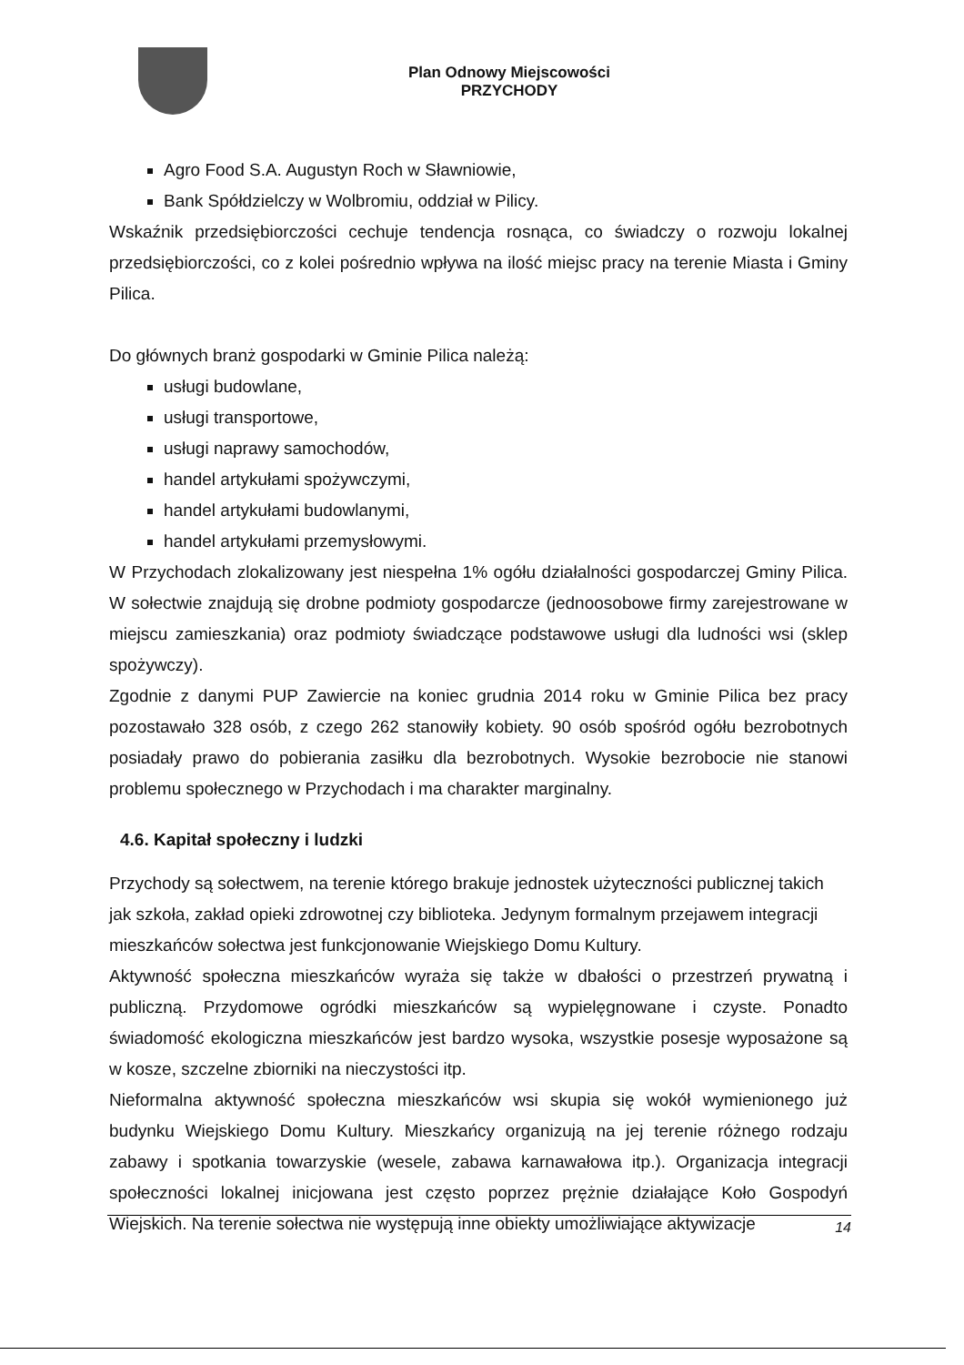Plan Odnowy Miejscowości
PRZYCHODY
Agro Food S.A. Augustyn Roch w Sławniowie,
Bank Spółdzielczy w Wolbromiu, oddział w Pilicy.
Wskaźnik przedsiębiorczości cechuje tendencja rosnąca, co świadczy o rozwoju lokalnej przedsiębiorczości, co z kolei pośrednio wpływa na ilość miejsc pracy na terenie Miasta i Gminy Pilica.
Do głównych branż gospodarki w Gminie Pilica należą:
usługi budowlane,
usługi transportowe,
usługi naprawy samochodów,
handel artykułami spożywczymi,
handel artykułami budowlanymi,
handel artykułami przemysłowymi.
W Przychodach zlokalizowany jest niespełna 1% ogółu działalności gospodarczej Gminy Pilica. W sołectwie znajdują się drobne podmioty gospodarcze (jednoosobowe firmy zarejestrowane w miejscu zamieszkania) oraz podmioty świadczące podstawowe usługi dla ludności wsi (sklep spożywczy).
Zgodnie z danymi PUP Zawiercie na koniec grudnia 2014 roku w Gminie Pilica bez pracy pozostawało 328 osób, z czego 262 stanowiły kobiety. 90 osób spośród ogółu bezrobotnych posiadały prawo do pobierania zasiłku dla bezrobotnych. Wysokie bezrobocie nie stanowi problemu społecznego w Przychodach i ma charakter marginalny.
4.6. Kapitał społeczny i ludzki
Przychody są sołectwem, na terenie którego brakuje jednostek użyteczności publicznej takich jak szkoła, zakład opieki zdrowotnej czy biblioteka. Jedynym formalnym przejawem integracji mieszkańców sołectwa jest funkcjonowanie Wiejskiego Domu Kultury.
Aktywność społeczna mieszkańców wyraża się także w dbałości o przestrzeń prywatną i publiczną. Przydomowe ogródki mieszkańców są wypielęgnowane i czyste. Ponadto świadomość ekologiczna mieszkańców jest bardzo wysoka, wszystkie posesje wyposażone są w kosze, szczelne zbiorniki na nieczystości itp.
Nieformalna aktywność społeczna mieszkańców wsi skupia się wokół wymienionego już budynku Wiejskiego Domu Kultury. Mieszkańcy organizują na jej terenie różnego rodzaju zabawy i spotkania towarzyskie (wesele, zabawa karnawałowa itp.). Organizacja integracji społeczności lokalnej inicjowana jest często poprzez prężnie działające Koło Gospodyń Wiejskich. Na terenie sołectwa nie występują inne obiekty umożliwiające aktywizacje
14